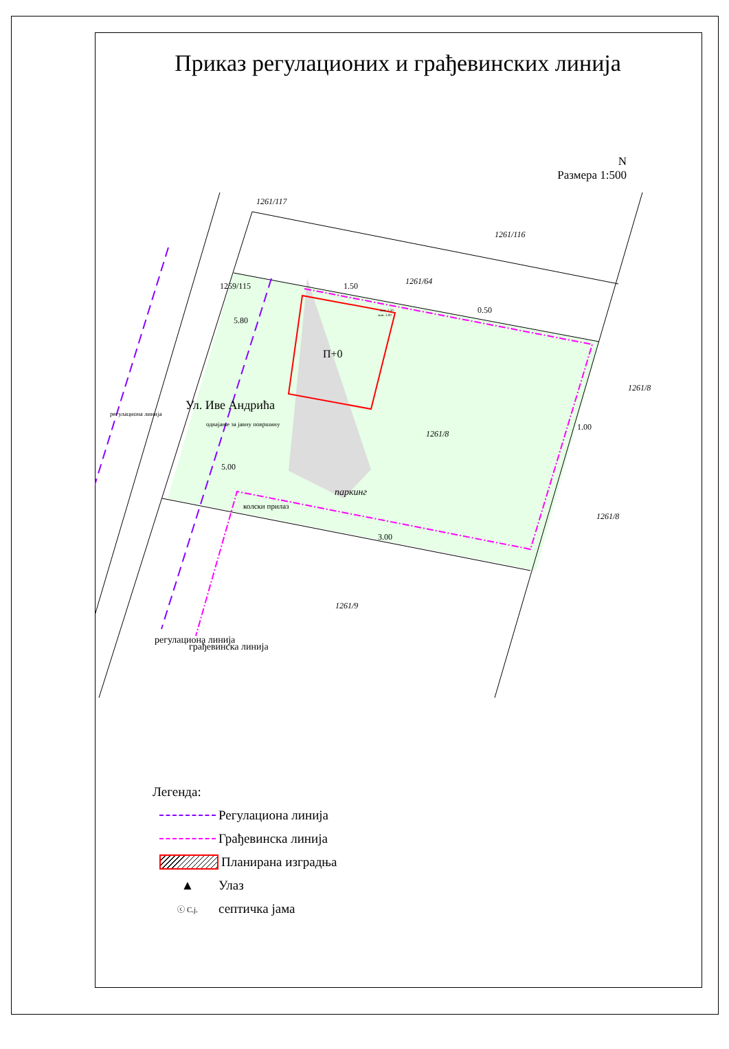Приказ регулационих и грађевинских линија
N
Размера 1:500
1261/117
1261/116
1261/64
1261/8
1261/8
1261/8
1261/9
П+0
паркинг
колски прилаз
1259/115
Ул. Иве Андрића
одвајање за јавну површину
регулациона линија
регулациона линија
грађевинска линија
5.80
5.00
1.50
0.50
1.00
3.00
мин. 3.00
мин. 2.50
Легенда:
Регулациона линија
Грађевинска линија
Планирана изградња
▲ Улаз
ⓒ С.j. септичка јама